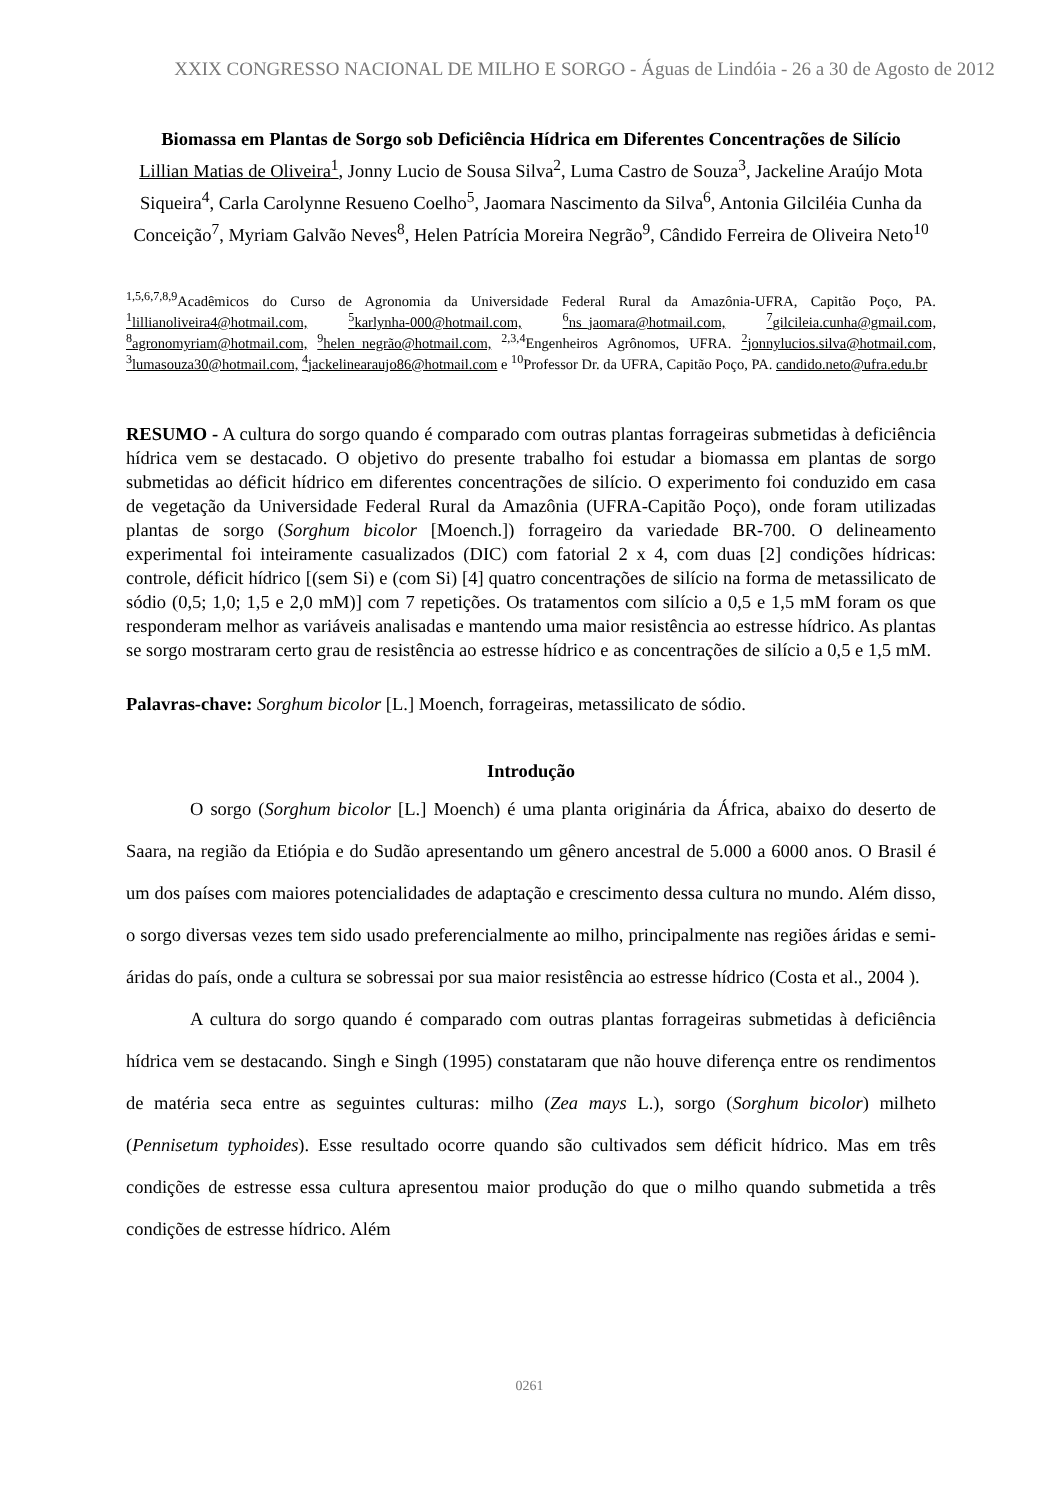XXIX CONGRESSO NACIONAL DE MILHO E SORGO - Águas de Lindóia - 26 a 30 de Agosto de 2012
Biomassa em Plantas de Sorgo sob Deficiência Hídrica em Diferentes Concentrações de Silício
Lillian Matias de Oliveira<sup>1</sup>, Jonny Lucio de Sousa Silva<sup>2</sup>, Luma Castro de Souza<sup>3</sup>, Jackeline Araújo Mota Siqueira<sup>4</sup>, Carla Carolynne Resueno Coelho<sup>5</sup>, Jaomara Nascimento da Silva<sup>6</sup>, Antonia Gilciléia Cunha da Conceição<sup>7</sup>, Myriam Galvão Neves<sup>8</sup>, Helen Patrícia Moreira Negrão<sup>9</sup>, Cândido Ferreira de Oliveira Neto<sup>10</sup>
<sup>1,5,6,7,8,9</sup>Acadêmicos do Curso de Agronomia da Universidade Federal Rural da Amazônia-UFRA, Capitão Poço, PA. <sup>1</sup>lillianoliveira4@hotmail.com, <sup>5</sup>karlynha-000@hotmail.com, <sup>6</sup>ns_jaomara@hotmail.com, <sup>7</sup>gilcileia.cunha@gmail.com, <sup>8</sup>agronomyriam@hotmail.com, <sup>9</sup>helen_negrão@hotmail.com, <sup>2,3,4</sup>Engenheiros Agrônomos, UFRA. <sup>2</sup>jonnylucios.silva@hotmail.com, <sup>3</sup>lumasouza30@hotmail.com, <sup>4</sup>jackelinearaujo86@hotmail.com e <sup>10</sup>Professor Dr. da UFRA, Capitão Poço, PA. candido.neto@ufra.edu.br
RESUMO - A cultura do sorgo quando é comparado com outras plantas forrageiras submetidas à deficiência hídrica vem se destacado. O objetivo do presente trabalho foi estudar a biomassa em plantas de sorgo submetidas ao déficit hídrico em diferentes concentrações de silício. O experimento foi conduzido em casa de vegetação da Universidade Federal Rural da Amazônia (UFRA-Capitão Poço), onde foram utilizadas plantas de sorgo (Sorghum bicolor [Moench.]) forrageiro da variedade BR-700. O delineamento experimental foi inteiramente casualizados (DIC) com fatorial 2 x 4, com duas [2] condições hídricas: controle, déficit hídrico [(sem Si) e (com Si) [4] quatro concentrações de silício na forma de metassilicato de sódio (0,5; 1,0; 1,5 e 2,0 mM)] com 7 repetições. Os tratamentos com silício a 0,5 e 1,5 mM foram os que responderam melhor as variáveis analisadas e mantendo uma maior resistência ao estresse hídrico. As plantas se sorgo mostraram certo grau de resistência ao estresse hídrico e as concentrações de silício a 0,5 e 1,5 mM.
Palavras-chave: Sorghum bicolor [L.] Moench, forrageiras, metassilicato de sódio.
Introdução
O sorgo (Sorghum bicolor [L.] Moench) é uma planta originária da África, abaixo do deserto de Saara, na região da Etiópia e do Sudão apresentando um gênero ancestral de 5.000 a 6000 anos. O Brasil é um dos países com maiores potencialidades de adaptação e crescimento dessa cultura no mundo. Além disso, o sorgo diversas vezes tem sido usado preferencialmente ao milho, principalmente nas regiões áridas e semi-áridas do país, onde a cultura se sobressai por sua maior resistência ao estresse hídrico (Costa et al., 2004 ).
A cultura do sorgo quando é comparado com outras plantas forrageiras submetidas à deficiência hídrica vem se destacando. Singh e Singh (1995) constataram que não houve diferença entre os rendimentos de matéria seca entre as seguintes culturas: milho (Zea mays L.), sorgo (Sorghum bicolor) milheto (Pennisetum typhoides). Esse resultado ocorre quando são cultivados sem déficit hídrico. Mas em três condições de estresse essa cultura apresentou maior produção do que o milho quando submetida a três condições de estresse hídrico. Além
0261